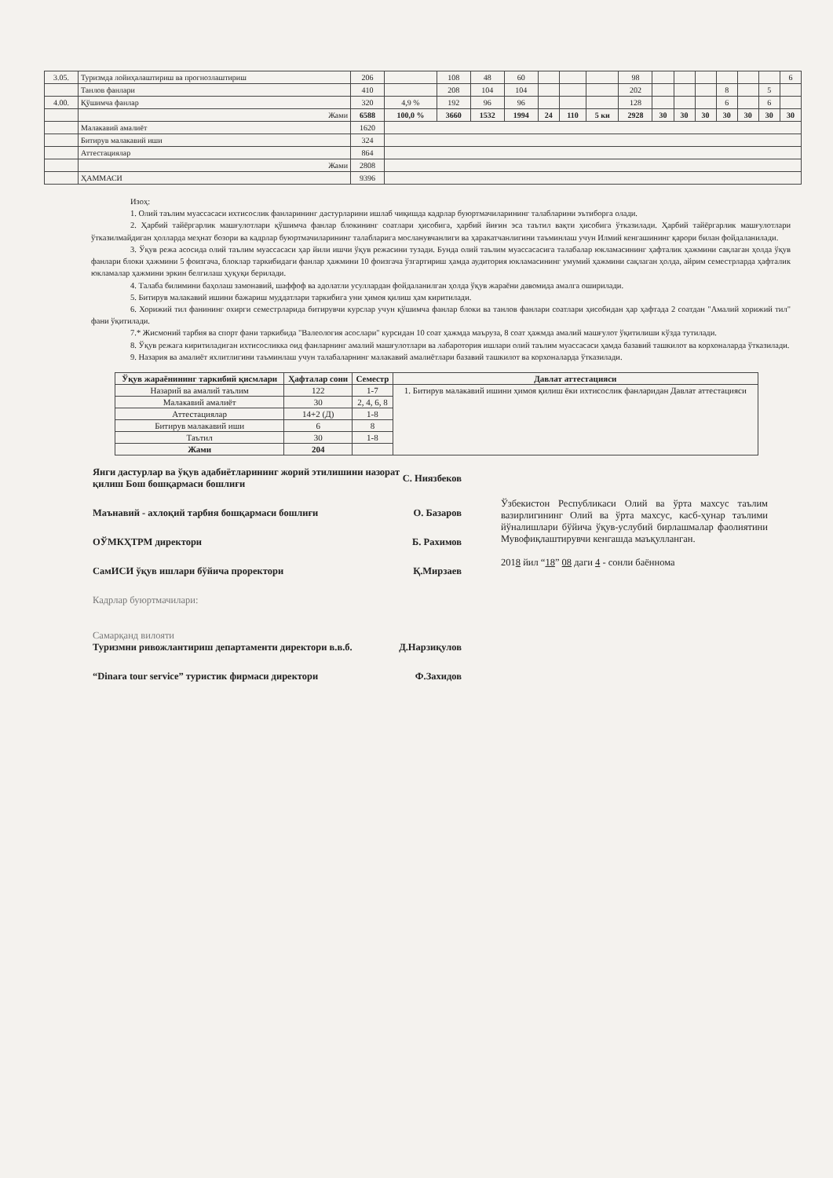| 3.05. | Туризмда лойиҳалаштириш ва прогнозлаштириш | 206 | | 108 | 48 | 60 | | | | 98 | | | | | | | 6 |
| | Танлов фанлари | 410 | | 208 | 104 | 104 | | | | 202 | | | | 8 | | 5 | |
| 4.00. | Қўшимча фанлар | 320 | 4,9 % | 192 | 96 | 96 | | | | 128 | | | | 6 | | 6 | |
| | Жами | 6588 | 100,0 % | 3660 | 1532 | 1994 | 24 | 110 | 5 ки | 2928 | 30 | 30 | 30 | 30 | 30 | 30 | 30 |
| | Малакавий амалиёт | 1620 | | | | | | | | | | | | | | | |
| | Битирув малакавий иши | 324 | | | | | | | | | | | | | | | |
| | Аттестациялар | 864 | | | | | | | | | | | | | | | |
| | Жами | 2808 | | | | | | | | | | | | | | | |
| | ҲАММАСИ | 9396 | | | | | | | | | | | | | | | |
Изоҳ:
1. Олий таълим муассасаси ихтисослик фанларининг дастурларини ишлаб чиқишда кадрлар буюртмачиларининг талабларини эътиборга олади.
2. Ҳарбий тайёргарлик машғулотлари қўшимча фанлар блокининг соатлари ҳисобига, ҳарбий йиғин эса таътил вақти ҳисобига ўтказилади. Ҳарбий тайёргарлик машғулотлари ўтказилмайдиган ҳолларда меҳнат бозори ва кадрлар буюртмачиларининг талабларига мосланувчанлиги ва ҳаракатчанлигини таъминлаш учун Илмий кенгашининг қарори билан фойдаланилади.
3. Ўқув режа асосида олий таълим муассасаси ҳар йили ишчи ўқув режасини тузади. Бунда олий таълим муассасасига талабалар юкламасининг ҳафталик ҳажмини сақлаган ҳолда ўқув фанлари блоки ҳажмини 5 фоизгача, блоклар таркибидаги фанлар ҳажмини 10 фоизгача ўзгартириш ҳамда аудитория юкламасининг умумий ҳажмини сақлаган ҳолда, айрим семестрларда ҳафталик юкламалар ҳажмини эркин белгилаш ҳуқуқи берилади.
4. Талаба билимини баҳолаш замонавий, шаффоф ва адолатли усуллардан фойдаланилган ҳолда ўқув жараёни давомида амалга оширилади.
5. Битирув малакавий ишини бажариш муддатлари таркибига уни ҳимоя қилиш ҳам киритилади.
6. Хорижий тил фанининг охирги семестрларида битирувчи курслар учун қўшимча фанлар блоки ва танлов фанлари соатлари ҳисобидан ҳар ҳафтада 2 соатдан "Амалий хорижий тил" фани ўқитилади.
7.* Жисмоний тарбия ва спорт фани таркибида "Валеология асослари" курсидан 10 соат ҳажмда маъруза, 8 соат ҳажмда амалий машғулот ўқитилиши кўзда тутилади.
8. Ўқув режага киритиладиган ихтисосликка оид фанларнинг амалий машғулотлари ва лабаротория ишлари олий таълим муассасаси ҳамда базавий ташкилот ва корхоналарда ўтказилади.
9. Назария ва амалиёт яхлитлигини таъминлаш учун талабаларнинг малакавий амалиётлари базавий ташкилот ва корхоналарда ўтказилади.
| Ўқув жараёнининг таркибий қисмлари | Ҳафталар сони | Семестр | Давлат аттестацияси |
| --- | --- | --- | --- |
| Назарий ва амалий таълим | 122 | 1-7 | 1. Битирув малакавий ишини ҳимоя қилиш ёки ихтисослик фанларидан Давлат аттестацияси |
| Малакавий амалиёт | 30 | 2, 4, 6, 8 | |
| Аттестациялар | 14+2 (Д) | 1-8 | |
| Битирув малакавий иши | 6 | 8 | |
| Таътил | 30 | 1-8 | |
| Жами | 204 | | |
Янги дастурлар ва ўқув адабиётларининг жорий этилишини назорат қилиш Бош бошқармаси бошлиғи С. Ниязбеков
Маънавий - ахлоқий тарбия бошқармаси бошлиғи О. Базаров
ОЎМКҲТРМ директори Б. Рахимов
СамИСИ ўқув ишлари бўйича проректори Қ.Мирзаев
Кадрлар буюртмачилари:
Самарқанд вилояти
Туризмни ривожлантириш департаменти директори в.в.б. Д.Нарзиқулов
“Dinara tour service” туристик фирмаси директори Ф.Захидов
Ўзбекистон Республикаси Олий ва ўрта махсус таълим вазирлигининг Олий ва ўрта махсус, касб-ҳунар таълими йўналишлари бўйича ўқув-услубий бирлашмалар фаолиятини Мувофиқлаштирувчи кенгашда маъқулланган.
2018 йил “18” 08 даги 4 - сонли баённома